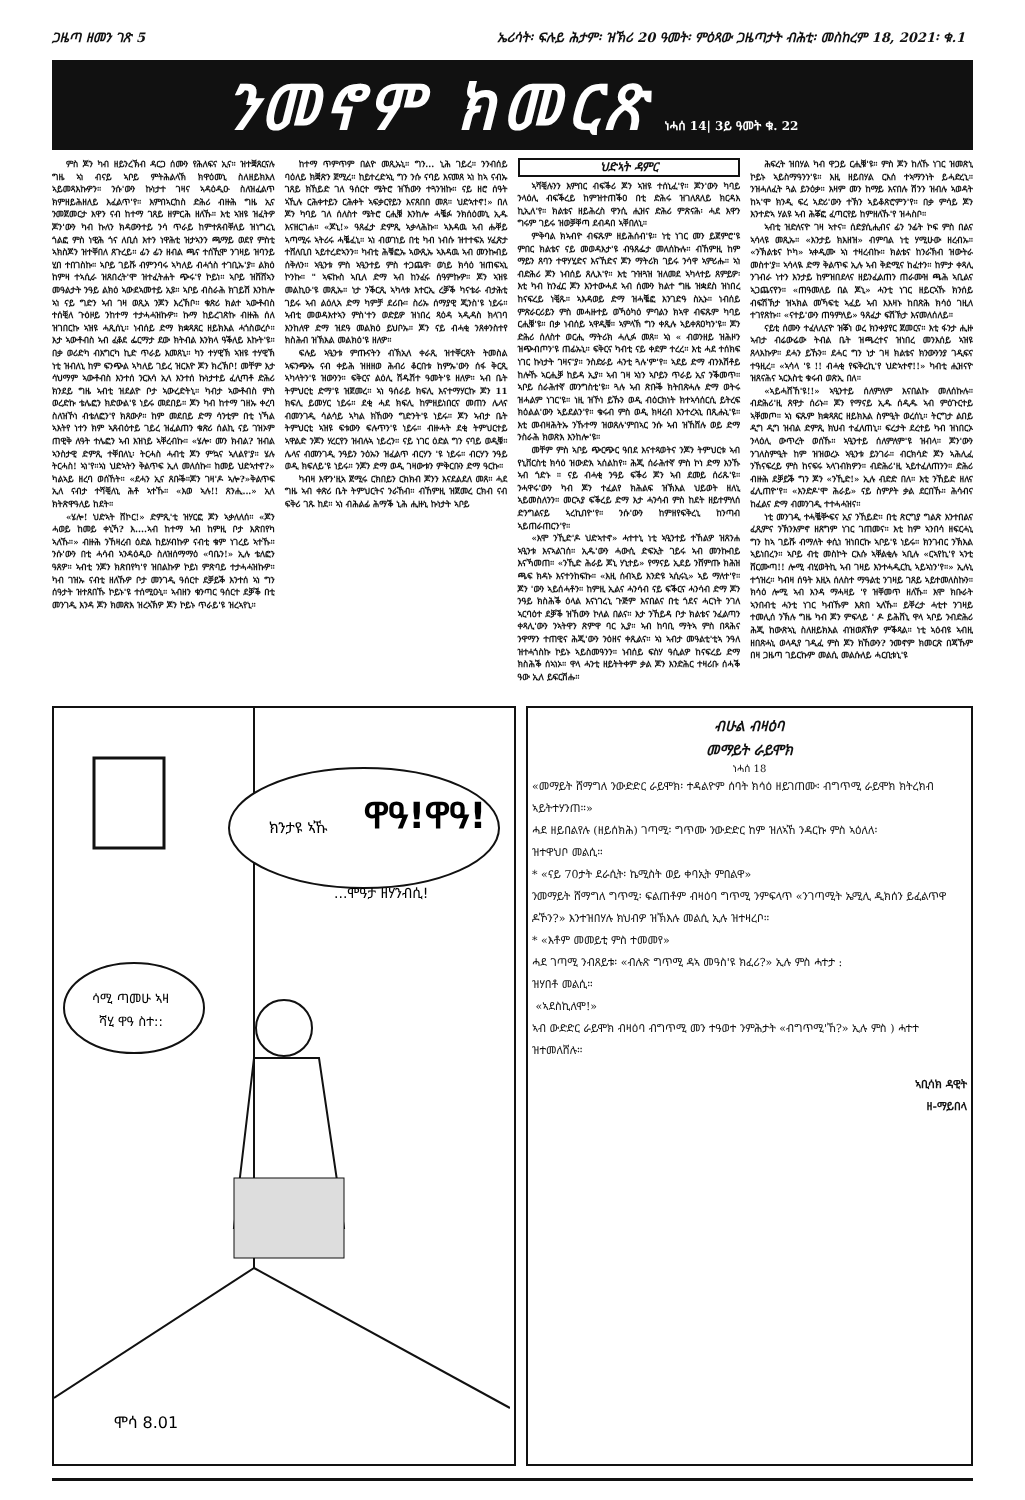ጋዜጣ ዘመን ገጽ 5 ኤሪሳት፡ ፍሉይ ሕታም፡ ዝኽሪ 20 ዓመት፡ ምዕጻው ጋዜጣታት ብሕቲ፡ መስከረም 18, 2021፡ ቁ.1
ንመኖም ክመርጽ
ነሓሰ 14| 3ይ ዓመት ቁ. 22
ምስ ጆን ካብ ዘይንረኽብ ዳርጋ ሰሙን የሕለፍና ኢና። ዝተቛጸርናሉ ግዜ ኣነ ብናይ ኣቦይ ምትሕልላኽ ክዋዕመኒ ስለዘይክእለ ኣይመጻእኩዎን። ንሱ'ውን ኩነታተ ገዛና ኣዳዕዲዑ ስለዝፈልጥ ክምዘይሕዘለይ እፈልጥ'የ። እምበኣርከስ ድሕሪ ብዙሕ ግዜ ኢና ንመጀመርታ እዋን ናብ ከተማ ገጸይ ዘምርሕ ዘለኹ። እቲ ኣዝዩ ዝፈትዎ ጆን'ውን ካብ ኩለን ክዳውንተይ ንሳ ጥራይ ከምተጸብቐለይ ዝነግረኒ ጎልፎ ምስ ነዊሕ ጎና ለቢሰ እተን ነዋሕቲ ዝታኣንን ጫማይ ወደየ ምስቲ ኣክስጆን ዝተቐበለ ጸጉረይ። ፊን ፊን ዘብል ጫና ተሰኺሞ ንገዛይ ዝባንይ ሂበ ተበገስኩ። ኣቦይ ገይሹ ብምንባሩ ኣካለይ ብሓጎስ ተገቢኡ'ያ። ልክዕ ከምዛ ተኣሲራ ዝጸበረት'ሞ ዝተፈትሐት ጭሩ'የ ኮይነ። ኣቦይ ዝሸሸኣን መዓልታት ንዓይ ልክዕ ኣውደኣመተይ ኢዩ። ኣቦይ ብስራሕ ክገይሽ እንከሎ ኣነ ናይ ግድን ኣብ ገዛ ወጺአ ንጆን እረኽቦ። ቁጽሪ ክልተ ኣውቶብስ ተሰቒለ ጉዕዞይ ንከተማ ተታሓሓዝኩዎ። ኩማ ከይረገጽኩ ብዙሕ ሰለ ዝገበርኩ ኣዝዩ ሓጺሰኒ። ነብሰይ ድማ ክቋጻጸር ዘይክእል ሓጎስወረሶ። እታ ኣውቶብስ ኣብ ፈቆደ ፌርማታ ደው ክትብል እንክላ ዓቕለይ እኩት'ዩ። በቃ ወሪድካ ብእግርካ ኪድ ጥራይ እመጸኒ። ካን ተሃዊኽ ኣዝዩ ተሃዊኽ ነቲ ዝብለኒ ከም ፍንጭል ኣካለይ ገይረ ዝርእዮ ጆን ክረኽቦ! መቸም እታ ሳህማም ኣውቶብስ እንተሰ ንርእሳ ኢላ እንተሰ ኩነታተይ ፈሊጣቶ ድሕሪ ክንደይ ግዜ ኣብቲ ዝደልዮ ቦታ ኣውረድትኒ። ካብታ ኣውቶብስ ምስ ወረድኩ ቴሌፎን ክድውል'ዩ ነይሩ መደበይ። ጆን ካብ ከተማ ገዘኡ ቀረባ ስለዝኾነ ብቴለፎን'የ ክጸውዖ። ከም መደበይ ድማ ሳንቲም በቲ ነኻል ኣእትየ ነተን ክም ኣጸብዕተይ ገይረ ዝፈልጠን ቁጽሪ ሰልኪ ናይ ገዝኦም ጠዊቅ ለዓት ተሌፎን ኣብ እዝነይ ኣቐረብኩ። «ሄሎ፡ መን ክብል? ዝብል ኣንስታዊ ድምጺ ተቐበለኒ፡ ትርሓስ ሓብቲ ጆን ምኳና ኣለልየ'ያ። ሄሉ ትርሓስ! ኣነ'የ።ኣነ ህድኣትን ቅልጥፍ ኢለ መለሰኩ። ከመይ ህድኣተኖ?» ካልኣይ ዘረባ ወሰኸት። «ደሓን ኢና ጸቡቕ።ጆን ገዛ'ዶ ኣሎ?»ቅልጥፍ ኢለ ናብታ ተሻቒለኒ ሕቶ ኣተኹ። «እወ ኣሉ!! ጸንሒ...» ኢላ ክትጽዋዓለይ ከደት።
«ሄሎ! ህድኣት ሸኮር!» ድምጺ'ቲ ዝሃርፎ ጆን ኣቃለለሰ። «ጆን ሓወይ ከመይ ቀኒኻ? እ....ኣብ ከተማ ኣብ ከምዚ ቦታ እጽበየካ ኣለኹ።» ብዙሕ ንኸዛረብ ዕድል ከይሃብኩዎ ናብቲ ቁም ነገረይ ኣተኹ። ንሱ'ውን በቲ ሓሳብ ኣንዳዕዲዑ ስለዝሰማማዕ «ባቤን!» ኢሉ ቴለፎን ዓጸዎ። ኣብቲ ንጆን ክጽበየካ'የ ዝበልኩዎ ኮይነ ምጽባይ ተታሓሓዝኩዎ። ካብ ገዝኡ ናብቲ ዘለኹዎ ቦታ መንገዲ ዓሰርተ ደቓይቕ እንተሰ ኣነ ግን ሰዓታት ዝተጸበኹ ኮይኑ'ዩ ተሰሚዑኒ። ኣብዘን ቁንጣር ዓሰርተ ደቓቕ በቲ መንገዲ እንዳ ጆን ክመጽእ ዝረኣኽዎ ጆን ኮይኑ ጥራይ'ዩ ዝረኣየኒ።
ከተማ ጥምጥም በልዮ መጺኡኒ። ግን... ኒሕ ገይረ። ንንብሰይ ባዕለይ ክቛጽን ጀሚረ። ከይተረድኣኒ ግን ንሱ ናባይ እናመጸ ኣነ ከኣ ናብኡ ገጸይ ክኸይድ ገለ ዓሰርተ ሜትሮ ዝኸውን ተጓንዝኩ። ናይ ዘሮ ሰዓት ኣኺሉ ርሕቀተይን ርሕቀት ኣፍቃርየይን እናጸበበ መጸ። ህድኣተኖ!» በለ ጆን ካባይ ገለ ሰለስተ ሜትሮ ርሒቑ እንከሎ ሓቘፉ ንክሰዕመኒ ኢዱ እናዘርገሐ። «ጆኒ!» ዓጸፈታ ድምጺ ኣቃላሕኩ። ኣእዳዉ ኣብ ሑቐይ ኣጣሚሩ ኣትሪሩ ሓቘፈኒ። ኣነ ብወገነይ በቲ ካብ ነብሱ ዝተተፍአ ሃፈጽታ ተሸለቢበ ኣይተረድኣንን። ካብቲ ሕቑፎኡ ኣውጺኡ ኣእዳዉ ኣብ መንኩብይ ሰቅለን። ኣዒንቱ ምስ ኣዒንተይ ምስ ተጋጨዋ፡ ወነይ ክሳዕ ዝጠፍኣኒ ኮንኩ። " ኣፍኩስ ኣቢለ ድማ ኣብ ከንፈሩ ሰዓምኩዎ። ጆን ኣዝዩ መልኪዑ'ዩ መጺኡ። ነታ ንቕርጺ ኣካላቱ እተርኢ ረቓቕ ካናቴራ ብታሕቲ ገይሩ ኣብ ልዕሊኣ ድማ ካምቻ ደሪቡ። ስሪኡ ሰማያዊ ጂንስ'ዩ ነይሩ። ኣብቲ መወዳእተኣን ምስ'ተን ወድይዎ ዝነበረ ጻዕዳ ኣዲዳስ ክላገባ እንከለዋ ድማ ዝደዓ መልክዕ ይህቦኡ። ጆን ናይ ብሓቂ ንጸቀንስተየ ክስሕብ ዝኽእል መልክዕ'ዩ ዘለዎ።
ፍሉይ ኣዒንቱ ምጡናትን ብኽኢላ ቀራጺ ዝተቐርጸት ትመስል ኣፍንጭኡ ናብ ቀይሕ ዝዘዘወ ሕብሪ ቆርበቱ ከምኡ'ውን ሰፋ ቅርጺ ኣካላትን'ዩ ዝውንን። ፍቅርና ልዕሊ ሽዱሽተ ዓመት'ዩ ዘለዎ። ኣብ ቤት ትምህርቲ ድማ'ዩ ዝጀመረ። ኣነ ዓሰራይ ክፍሊ እናተማሃርኩ ጆን 11 ክፍሊ ይመሃር ነይሩ። ደቂ ሓደ ክፍሊ ከምዘይነበርና መጠን ሌላና ብመንገዲ ሳልሳይ ኣካል ክኸውን ግድንት'ዩ ነይሩ። ጆን ኣብታ ቤት ትምህርቲ ኣዝዩ ፍቱውን ፍሉጥን'ዩ ነይሩ። ብዙሓት ደቂ ትምህርተይ ኣዋልድ ንጆን ሃረርየን ዝብሉኣ ነይረን። ናይ ነገር ዕድል ግን ናባይ ወዲቑ። ሌላና ብመንገዲ ንዓይን ንዕኡን ዝፈልጥ ብርሃን 'ዩ ነይሩ። ብርሃን ንዓይ ወዲ ክፍለይ'ዩ ነይሩ። ንጆን ድማ ወዲ ገዛውቱን ምቅርቡን ድማ ዓርኩ።
ካብዛ እዋን'ዚኣ ጀሚሩ ርክበይን ርክክብ ጆንን እናደልደለ መጸ። ሓደ ግዜ ኣብ ቀጽሪ ቤት ትምህርትና ንራኸብ። ብኸምዚ ዝጀመረ ርክብ ናብ ፍቅሪ ገጹ ከደ። ኣነ ብሕልፊ ሕማቕ ኒሕ ሒዙኒ ኩነታት ኣቦይ
ህድኣት ዳምር
ኣሻቒሉንን እምበር ብፍቕሪ ጆን ኣዝዩ ተሰኒፈ'የ። ጆን'ውን ካባይ ንላዕሊ ብፍቕረይ ከምዝተጠቕዐ በቲ ድሕሩ ዝገለጸለይ ክርዳእ ኪኢለ'የ። ክልቴና ዘይሕረስ ዋንሲ ሒዝና ድሕሪ ምጽናሕ፡ ሓደ እዋን ግሩም ገይሩ ዝወቓቐጣ ደብዳበ ኣቐበለኒ።
ምቅባል ክኣብዮ ብፍጹም ዘይሕሰብ'ዩ። ነቲ ነገር መን ይጀምሮ'ዩ ምበር ክልቴና ናይ መወዳእታ'ዩ ብዓጸፌታ መለሰኩሉ። ብኸምዚ ከም ማይን ጸባን ተዋሃሂድና እናኸድና ጆን ማትሪክ ገይሩ ንሳዋ ኣምሪሑ። ኣነ ብድሕሪ ጆን ነብሰይ ጸሊእ'የ። እቲ ጉዝጓዝ ዝለመደ ኣካላተይ ጸምይዎ፡ እቲ ካብ ከንፈር ጆን እንተውሓደ ኣብ ሰሙን ክልተ ግዜ ዝቋደስ ዝነበረ ከናፍረይ ነቒጹ። ኣእዳወይ ድማ ዝሓቘፎ እንገድዓ ስኢኑ። ነብሰይ ምጽራርሪይን ምስ መሓዙተይ ወኻዕካዕ ምባልን ክኣዋ ብፍጹም ካባይ ርሒቑ'ዩ። በቃ ነብሰይ ኣዋዲቑ። ኣምላኽ ግን ቀጺሉ ኣይቀጸዐካን'ዩ። ጆን ድሕሪ ሰለስተ ወርሒ ማትሪክ ሓሊፉ መጸ። ኣነ « ብወንዘይ ዝሕዞን ዝጭብጦን'ዩ ጠፊኡኒ። ፍቅርና ካብቲ ናይ ቀደም ተረረ። እቲ ሓደ ተሰክፍ ነገር ኩነታት ገዛና'ያ። ንስድራይ ሓንቲ ጓሉ'ም'የ። ኣደይ ድማ ብንእሽቶይ ከሎኹ ኣርሒቓ ከይዳ ኢያ። ኣብ ገዛ ኣነን ኣቦይን ጥራይ ኢና ንቕመጥ። ኣቦይ ሰራሕተኛ መንግስቲ'ዩ። ጓሉ ኣብ ጽቡቕ ክትበጽሓሉ ድማ ወትሩ ዝሓልም ነገር'ዩ። ነዚ ዝኾነ ይኹን ወዲ ብዕርክነት ክተኣሳሰርሲ ይትረፍ ክዕልል'ውን ኣይደልን'የ። ቁሩብ ምስ ወዲ ክዛረብ እንተረኣኒ በጺሑኒ'ዩ። እቲ መብዛሕትኡ ንኹተማ ዝወጸሉ'ምበኣር ንሱ ኣብ ዝኸሸሉ ወይ ድማ ንስራሕ ክወጽእ እንከሎ'ዩ።
መቸም ምስ ኣቦይ ጭርጭር ዓበደ እናተጻወትና ንጆን ትምህርቱ ኣብ የኒቨርስቲ ክሳዕ ዝውድእ ኣሰልከየ። ሕጂ ሰራሕተኛ ምስ ኮነ ድማ እንኹ ኣብ ጎድኑ ። ናይ ብሓቂ ንዓይ ፍቕሪ ጆን ኣብ ደመይ ሰሪጹ'ዩ። ንሓዋሩ'ውን ካብ ጆን ተፈልየ ክሕልፍ ዝኽእል ህይወት ዘለኒ ኣይመስለንን። መርኣያ ፍቕረይ ድማ እታ ሓንሳብ ምስ ከደት ዘይተምለሰ ድንግልናይ ኣረኪበዮ'የ። ንሱ'ውን ከምዘየፍቅረኒ ከንጣብ ኣይጠራጠርን'የ።
«እሞ ንኺድ'ዶ ህድኣተኖ» ሓተተኒ ነቲ ኣዒንተይ ተኸልዎ ዝጸንሐ ኣዒንቱ እናኣልገሰ። ኢዱ'ውን ሓውሲ ድፍኢት ገይሩ ኣብ መንኩብይ እናኻመጠ። «ንኺድ ሕራይ ጆኒ ሃኒተይ» የማናይ ኢደይ ንሸምጡ ክሕዝ ጫፍ ክዳኑ እናተንከፍኩ። «እዚ ሰብኣይ እንድዩ ኣሲሩኒ» ኣይ ማለተ'የ። ጆን 'ውን ኣይሰሓቶን። ከምዚ ኢልና ሓንሳብ ናይ ፍቕርና ሓንሳብ ድማ ጆን ንዓይ ክስሕቕ ዕላል እናነገረኒ ጉጅም እናበልና በቲ ጎደና ሓርነት ንገለ ኣርባዕተ ደቓቕ ዝኸውን ኮለል በልና። እታ ንኸይዳ ቦታ ክልቴና ንፈልጣን ቀጻሊ'ውን ንኣትዋን ጽምዋ ባር ኢያ። ኣብ ከባቢ ማትኣ ምስ በጻሕና ንዋማን ተጠዊና ሕጂ'ውን ንዕዘና ቀጺልና። ኣነ ኣብታ መዓልቲ'ቲኣ ንዓለ ዝተሓጎስኩ ኮይኑ ኣይስመዓንን። ነብሰይ ፍስሃ ዓሲልዎ ከናፍረይ ድማ ክስሕቕ ሰኣነኦ። ዋላ ሓንቲ ዘይትትቀም ቃል ጆን እንድሕር ተዛሪቡ ሰሓቕ ዓው ኢለ ይፍርሽሑ።
ሕፍረት ዝበሃል ካብ ዋጋይ ርሒቑ'ዩ። ምስ ጆን ከለኹ ነገር ዝመጽኒ ኮይኑ ኣይስማዓንን'ዩ። እዚ ዘይበሃል ርእሰ ተኣማንነት ይሓድረኒ። ንዝሓለፈት ጓል ይንዕቃ። እዛም መን ከማይ እናበሉ ሽንን ዝብሉ ኣወዳት ከኣ'ሞ ክንዲ ፍረ ኣድሪ'ውን ተኽን ኣይቆጽሮምን'የ። በቃ ምሳይ ጆን እንተድኣ ሃልዩ ኣብ ሕቖፎ ፈጣርየይ ከምዘለኹ'የ ዝሓስቦ።
ኣብቲ ዝድለናዮ ገዛ ኣተና። ሰድያሲሒብና ፊን ንፊት ኮፍ ምስ በልና ኣሳላዩ መጺኡ። «እንታይ ክእዘዝ» ብምባል ነቲ ሃሚሁው ዘረብኡ። «ንኽልቴና ኮካ» ኣቀዲሙ ኣነ ተዛረብኩ። ክልቴና ከንራኽብ ዝውትራ መስተ'ያ። ኣሳላዪ ድማ ቅልጥፍ ኢሉ ኣብ ቅድሚና ከፈተን። ከምታ ቀጻሊ ንገብራ ነተን እንታይ ከምዝበደላና ዘይንፈልጠን ጠራሙዝ ጫሕ ኣቢልና ኣጋጨናየን። «ጠዓመለይ በል ጆኒ» ሓንቲ ነገር ዘይርኣኹ ክንሰይ ብፍሽኽታ ዝኣክል መኻፍቲ ኣፈይ ኣብ እእዛኑ ከበጽሕ ክሳዕ ገዚለ ተገየጽኩ። «ናተይ'ውን ጠዓምለይ» ዓጸፈታ ፍሽኽታ እናመለሰለይ።
ናይቲ ሰሙን ተፈላሊናዮ ዝቖነ ወረ ክንቀያየር ጀመርና። እቲ ፋንታ ሒዙ ኣብታ ብሬውሬው ትብል ቤት ዝጫረተና ዝነበረ መንእሰይ ኣዝዩ ጸላእኩዎ። ደሓን ይኹን። ደሓር ግን ነታ ገዛ ክልቴና ክንውንንያ ገዲፍና ተዓዚረ። «ኣሳላ 'ዩ !! ብሓቂ የፍቅረኪ'የ ህድኣተኖ!!» ካብቲ ሒዝናዮ ዝጸናሕና ኣርእስቲ ቁሩብ ወጽኢ በለ።
«ኣይሓሸኸ'ዩ!!» ኣዒንተይ ሰለምለም እናበልኩ መለሰኩሉ። ብድሕሪ'ዚ ጸዋታ ሰሪኑ። ጆን የማናይ ኢዱ ሰዲዱ ኣብ ምዕጉርተይ ኣቐመጦ። ኣነ ፍጹም ክቋጻጸር ዘይክእል ስምዒት ወረሰኒ። ትርግታ ልበይ ዲግ ዲግ ዝብል ድምጺ ክህብ ተፈለጠኒ። ፍረታት ደረተይ ካብ ዝነበርኦ ንላዕሊ ውጥረት ወሰኹ። ኣዒንተይ ሰለምለም'ዩ ዝብላ። ጆን'ውን ንገለስምዒት ከም ዝዝወረኦ ኣዒንቱ ይንገራ። ብርክሳድ ጆን ኣሕሊፈ ንኸናፍረይ ምስ ከናፍሩ ኣላገብክዎን። ብድሕሪ'ዚ ኣይተፈለጠንን። ድሕሪ ብዙሕ ደቓይቕ ግን ጆን «ንኺድ!» ኢሉ ብድድ በለ። እቲ ንኸይድ ዘለና ፈሊጠዮ'የ። «እንድዶ'ሞ ሕራይ» ናይ ስምዖት ቃል ደርበኹ። ሕሳብና ከፈልና ድማ ብመንገዲ ተተሓሓዝና።
ነቲ መንገዲ ተሓቘቝፍና ኢና ንኸይድ። በቲ ጽርግያ ግልጽ እንተበልና ፈጺምና ንኽንእምኖ ዘጸግም ነገር ገጠመና። እቲ ከም ኣንበሳ ዘፍርሓኒ ግን ከኣ ገይሹ ብማለት ቀሲነ ዝነበርኩ ኣቦይ'ዩ ነይሩ። ክንገብር ንኽእል ኣይነበረን። ኣቦይ ብቲ መስኮት ርእሱ ኣቐልቂሉ ኣቢሉ «ርኣየኪ'የ ኣንቲ ሸርሙጣ!! ሎሚ ብሂወትኪ ኣብ ገዛይ እንተሓዲርኪ ኣይኣነን'የ።» ኢሉኒ ተጎዝረ። ካብዛ ሰዓት እዚኣ ሰለስተ ማዓልቲ ንገዛይ ገጸይ ኣይተመለስኩን። ክሳዕ ሎሚ ኣብ እንዳ ማሓዛይ 'የ ዝቐመጥ ዘለኹ። እሞ ክቡራት ኣንበብቲ ሓንቲ ነገር ካብኹም እጽበ ኣለኹ። ይቐረታ ሓቲተ ንገዛይ ተመሊሰ ንኽሉ ግዜ ካብ ጆን ምፍላይ ' ዶ ይሕሸኒ ዋላ ኣቦይ ንብድሕሪ ሕጂ ከውጽኣኒ ስለዘይክእል ብዝወጸኽዎ ምቕጻል። ነቲ ኣዕብዩ ኣብዚ ዘበጽሓኒ ወላዲየ ገዲፈ ምስ ጆን ክኸውን? ንመኖም ክመርጽ በጃኹም በዛ ጋዜጣ ገይርኩም መልሲ መልሱለይ ሓርቢቱኒ'ዩ
ክንታዩ ኣኹ
ዋዓ!ዋዓ!
...ሞዓታ ዘሃንብሲ!
ሳሚ ጣመሁ ኣዛ
ሻሂ ዋዓ ስተ::
ሞሳ 8.01
ብሁል ብዛዕባ
መማይት ራይሞክ
ነሓሰ 18
«መማይት ሸማግለ ንውድድር ራይሞክ፡ ተዳልዮም ሰባት ክሳዕ ዘይገጠሙ፡ ብግጥሚ ራይሞክ ክትረክብ ኣይትተሃንጠ።»
ሓደ ዘይበልየሉ (ዘይሰክሕ) ገጣሚ፡ ግጥሙ ንውድድር ከም ዝለኣኸ ንዳርኩ ምስ ኣዕለለ፡
ዝተዋህቦ መልሲ።
* «ናይ 70ታት ደራሲት፡ ኬሚስት ወይ ቀባኢት ምበልዋ»
ንመማይት ሸማግለ ግጥሚ፡ ፍልጠቶም ብዛዕባ ግጥሚ ንምፍላጥ «ንገጣሚት ኤሚሊ ዲክሰን ይፈልጥዋ ዶኾን?» እንተዝበሃሉ ክህብዎ ዝኽእሉ መልሲ ኢሉ ዝተዛረቦ።
* «እቶም መመይቲ ምስ ተመመየ»
ሓደ ገጣሚ ንብጸይቱ፡ «ብሉጽ ግጥሚ ዳኣ መዓስ'ዩ ክፈሪ?» ኢሉ ምስ ሓተታ :
ዝሃበቶ መልሲ።
«ኣደስኪለሞ!»
ኣብ ውድድር ራይሞክ ብዛዕባ ብግጥሚ መን ተዓወተ ንምሕታት «ብግጥሚ'ኸ?» ኢሉ ምስ ) ሓተተ ዝተመለሸሉ።
ኣቢሳክ ዳዊት
ዘ-ማይበላ